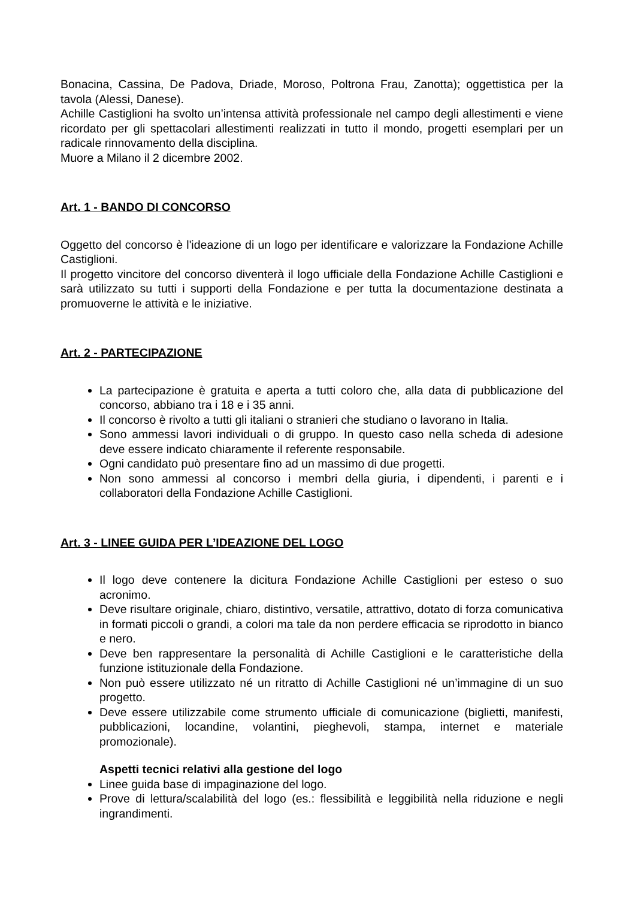Bonacina, Cassina, De Padova, Driade, Moroso, Poltrona Frau, Zanotta); oggettistica per la tavola (Alessi, Danese).
Achille Castiglioni ha svolto un’intensa attività professionale nel campo degli allestimenti e viene ricordato per gli spettacolari allestimenti realizzati in tutto il mondo, progetti esemplari per un radicale rinnovamento della disciplina.
Muore a Milano il 2 dicembre 2002.
Art. 1 - BANDO DI CONCORSO
Oggetto del concorso è l'ideazione di un logo per identificare e valorizzare la Fondazione Achille Castiglioni.
Il progetto vincitore del concorso diventerà il logo ufficiale della Fondazione Achille Castiglioni e sarà utilizzato su tutti i supporti della Fondazione e per tutta la documentazione destinata a promuoverne le attività e le iniziative.
Art. 2 - PARTECIPAZIONE
La partecipazione è gratuita e aperta a tutti coloro che, alla data di pubblicazione del concorso, abbiano tra i 18 e i 35 anni.
Il concorso è rivolto a tutti gli italiani o stranieri che studiano o lavorano in Italia.
Sono ammessi lavori individuali o di gruppo. In questo caso nella scheda di adesione deve essere indicato chiaramente il referente responsabile.
Ogni candidato può presentare fino ad un massimo di due progetti.
Non sono ammessi al concorso i membri della giuria, i dipendenti, i parenti e i collaboratori della Fondazione Achille Castiglioni.
Art. 3 - LINEE GUIDA PER L’IDEAZIONE DEL LOGO
Il logo deve contenere la dicitura Fondazione Achille Castiglioni per esteso o suo acronimo.
Deve risultare originale, chiaro, distintivo, versatile, attrattivo, dotato di forza comunicativa in formati piccoli o grandi, a colori ma tale da non perdere efficacia se riprodotto in bianco e nero.
Deve ben rappresentare la personalità di Achille Castiglioni e le caratteristiche della funzione istituzionale della Fondazione.
Non può essere utilizzato né un ritratto di Achille Castiglioni né un’immagine di un suo progetto.
Deve essere utilizzabile come strumento ufficiale di comunicazione (biglietti, manifesti, pubblicazioni, locandine, volantini, pieghevoli, stampa, internet e materiale promozionale).
Aspetti tecnici relativi alla gestione del logo
Linee guida base di impaginazione del logo.
Prove di lettura/scalabilità del logo (es.: flessibilità e leggibilità nella riduzione e negli ingrandimenti.